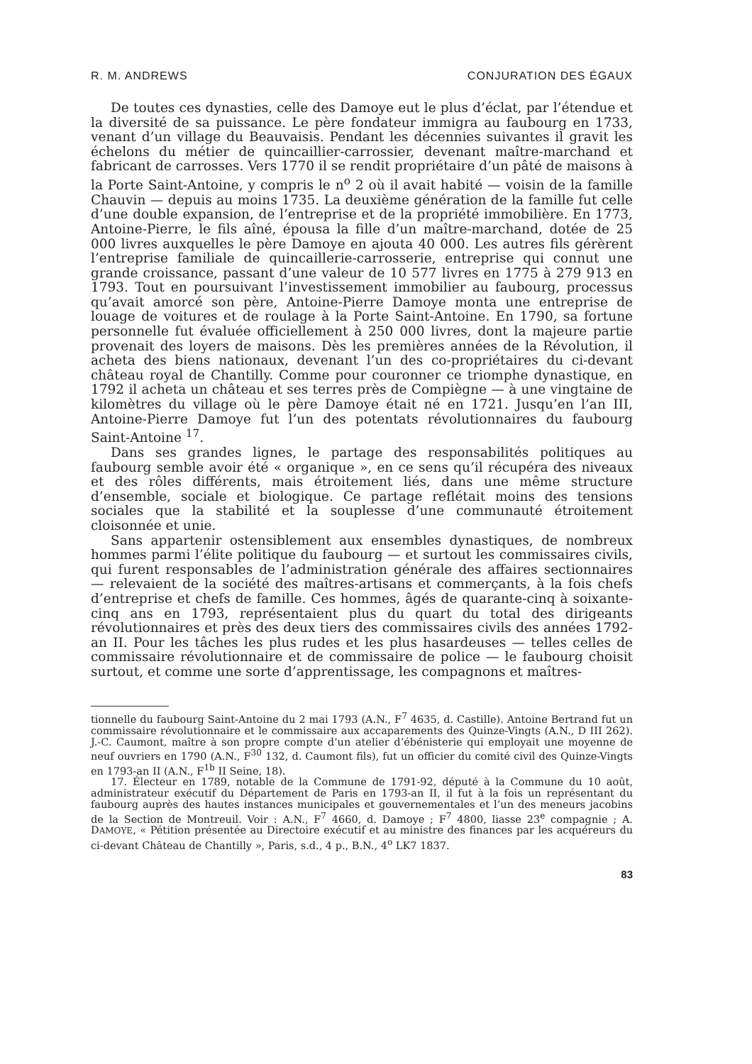R. M. ANDREWS CONJURATION DES ÉGAUX
De toutes ces dynasties, celle des Damoye eut le plus d’éclat, par l’étendue et la diversité de sa puissance. Le père fondateur immigra au faubourg en 1733, venant d’un village du Beauvaisis. Pendant les décennies suivantes il gravit les échelons du métier de quincaillier-carrossier, devenant maître-marchand et fabricant de carrosses. Vers 1770 il se rendit propriétaire d’un pâté de maisons à la Porte Saint-Antoine, y compris le n<sup>o</sup> 2 où il avait habité — voisin de la famille Chauvin — depuis au moins 1735. La deuxième génération de la famille fut celle d’une double expansion, de l’entreprise et de la propriété immobilière. En 1773, Antoine-Pierre, le fils aîné, épousa la fille d’un maître-marchand, dotée de 25 000 livres auxquelles le père Damoye en ajouta 40 000. Les autres fils gérèrent l’entreprise familiale de quincaillerie-carrosserie, entreprise qui connut une grande croissance, passant d’une valeur de 10 577 livres en 1775 à 279 913 en 1793. Tout en poursuivant l’investissement immobilier au faubourg, processus qu’avait amorcé son père, Antoine-Pierre Damoye monta une entreprise de louage de voitures et de roulage à la Porte Saint-Antoine. En 1790, sa fortune personnelle fut évaluée officiellement à 250 000 livres, dont la majeure partie provenait des loyers de maisons. Dès les premières années de la Révolution, il acheta des biens nationaux, devenant l’un des co-propriétaires du ci-devant château royal de Chantilly. Comme pour couronner ce triomphe dynastique, en 1792 il acheta un château et ses terres près de Compiègne — à une vingtaine de kilomètres du village où le père Damoye était né en 1721. Jusqu’en l’an III, Antoine-Pierre Damoye fut l’un des potentats révolutionnaires du faubourg Saint-Antoine <sup>17</sup>.
Dans ses grandes lignes, le partage des responsabilités politiques au faubourg semble avoir été « organique », en ce sens qu’il récupéra des niveaux et des rôles différents, mais étroitement liés, dans une même structure d’ensemble, sociale et biologique. Ce partage reflétait moins des tensions sociales que la stabilité et la souplesse d’une communauté étroitement cloisonnée et unie.
Sans appartenir ostensiblement aux ensembles dynastiques, de nombreux hommes parmi l’élite politique du faubourg — et surtout les commissaires civils, qui furent responsables de l’administration générale des affaires sectionnaires — relevaient de la société des maîtres-artisans et commerçants, à la fois chefs d’entreprise et chefs de famille. Ces hommes, âgés de quarante-cinq à soixante-cinq ans en 1793, représentaient plus du quart du total des dirigeants révolutionnaires et près des deux tiers des commissaires civils des années 1792-an II. Pour les tâches les plus rudes et les plus hasardeuses — telles celles de commissaire révolutionnaire et de commissaire de police — le faubourg choisit surtout, et comme une sorte d’apprentissage, les compagnons et maîtres-
tionnelle du faubourg Saint-Antoine du 2 mai 1793 (A.N., F<sup>7</sup> 4635, d. Castille). Antoine Bertrand fut un commissaire révolutionnaire et le commissaire aux accaparements des Quinze-Vingts (A.N., D III 262). J.-C. Caumont, maître à son propre compte d’un atelier d’ébénisterie qui employait une moyenne de neuf ouvriers en 1790 (A.N., F<sup>30</sup> 132, d. Caumont fils), fut un officier du comité civil des Quinze-Vingts en 1793-an II (A.N., F<sup>1b</sup> II Seine, 18).
17. Électeur en 1789, notable de la Commune de 1791-92, député à la Commune du 10 août, administrateur exécutif du Département de Paris en 1793-an II, il fut à la fois un représentant du faubourg auprès des hautes instances municipales et gouvernementales et l’un des meneurs jacobins de la Section de Montreuil. Voir : A.N., F<sup>7</sup> 4660, d. Damoye ; F<sup>7</sup> 4800, liasse 23<sup>e</sup> compagnie ; A. DAMOYE, « Pétition présentée au Directoire exécutif et au ministre des finances par les acquéreurs du ci-devant Château de Chantilly », Paris, s.d., 4 p., B.N., 4<sup>o</sup> LK7 1837.
83